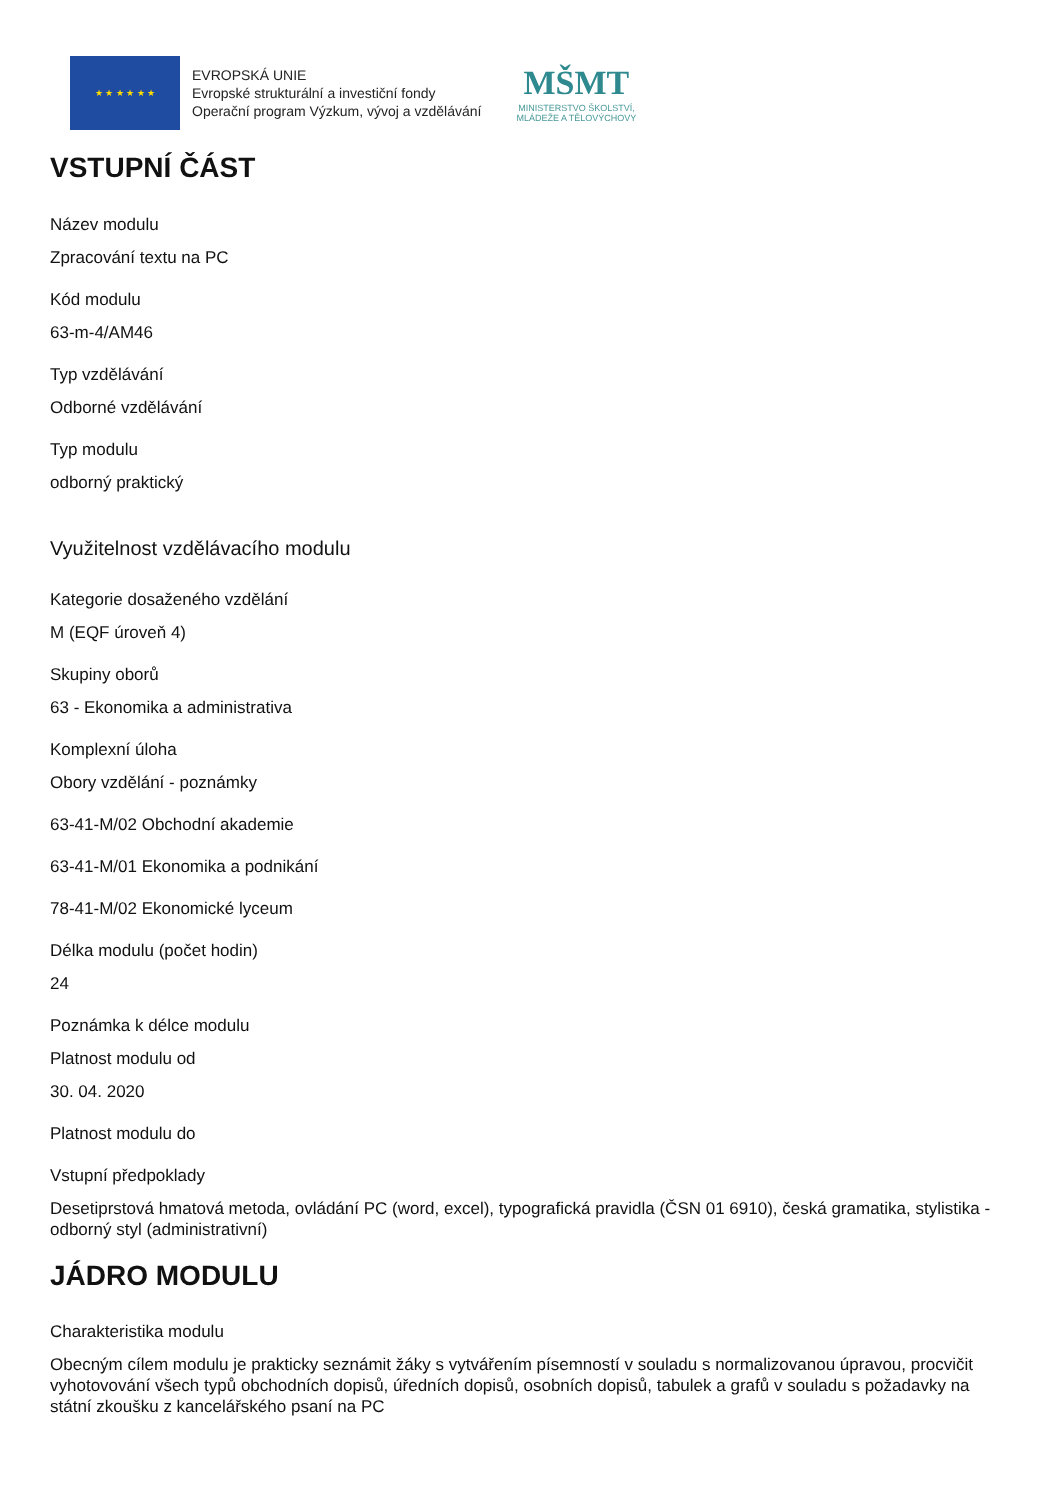★ ★ ★ ★ ★ ★
EVROPSKÁ UNIE
Evropské strukturální a investiční fondy
Operační program Výzkum, vývoj a vzdělávání
MŠMT
MINISTERSTVO ŠKOLSTVÍ,
MLÁDEŽE A TĚLOVÝCHOVY
VSTUPNÍ ČÁST
Název modulu
Zpracování textu na PC
Kód modulu
63-m-4/AM46
Typ vzdělávání
Odborné vzdělávání
Typ modulu
odborný praktický
Využitelnost vzdělávacího modulu
Kategorie dosaženého vzdělání
M (EQF úroveň 4)
Skupiny oborů
63 - Ekonomika a administrativa
Komplexní úloha
Obory vzdělání - poznámky
63-41-M/02 Obchodní akademie
63-41-M/01 Ekonomika a podnikání
78-41-M/02 Ekonomické lyceum
Délka modulu (počet hodin)
24
Poznámka k délce modulu
Platnost modulu od
30. 04. 2020
Platnost modulu do
Vstupní předpoklady
Desetiprstová hmatová metoda, ovládání PC (word, excel), typografická pravidla (ČSN 01 6910), česká gramatika, stylistika - odborný styl (administrativní)
JÁDRO MODULU
Charakteristika modulu
Obecným cílem modulu je prakticky seznámit žáky s vytvářením písemností v souladu s normalizovanou úpravou, procvičit vyhotovování všech typů obchodních dopisů, úředních dopisů, osobních dopisů, tabulek a grafů v souladu s požadavky na státní zkoušku z kancelářského psaní na PC